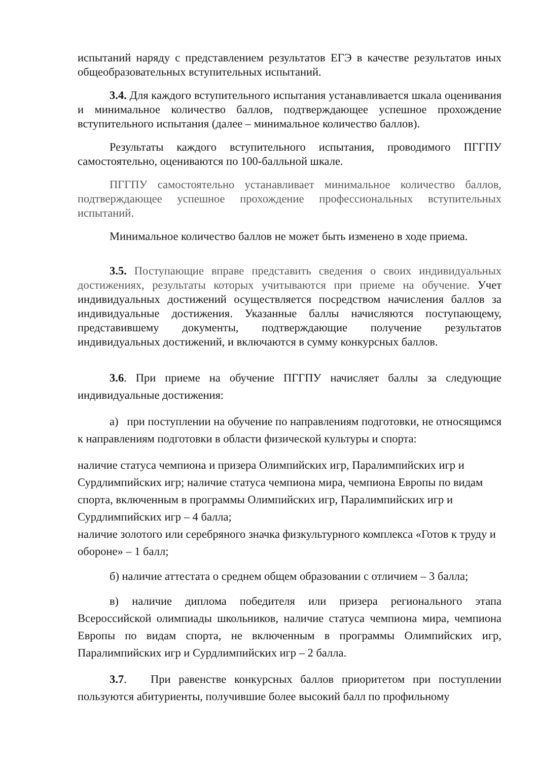испытаний наряду с представлением результатов ЕГЭ в качестве результатов иных общеобразовательных вступительных испытаний.
3.4. Для каждого вступительного испытания устанавливается шкала оценивания и минимальное количество баллов, подтверждающее успешное прохождение вступительного испытания (далее – минимальное количество баллов).
Результаты каждого вступительного испытания, проводимого ПГГПУ самостоятельно, оцениваются по 100-балльной шкале.
ПГГПУ самостоятельно устанавливает минимальное количество баллов, подтверждающее успешное прохождение профессиональных вступительных испытаний.
Минимальное количество баллов не может быть изменено в ходе приема.
3.5. Поступающие вправе представить сведения о своих индивидуальных достижениях, результаты которых учитываются при приеме на обучение. Учет индивидуальных достижений осуществляется посредством начисления баллов за индивидуальные достижения. Указанные баллы начисляются поступающему, представившему документы, подтверждающие получение результатов индивидуальных достижений, и включаются в сумму конкурсных баллов.
3.6. При приеме на обучение ПГГПУ начисляет баллы за следующие индивидуальные достижения:
а) при поступлении на обучение по направлениям подготовки, не относящимся к направлениям подготовки в области физической культуры и спорта:
наличие статуса чемпиона и призера Олимпийских игр, Паралимпийских игр и Сурдлимпийских игр; наличие статуса чемпиона мира, чемпиона Европы по видам спорта, включенным в программы Олимпийских игр, Паралимпийских игр и Сурдлимпийских игр – 4 балла;
наличие золотого или серебряного значка физкультурного комплекса «Готов к труду и обороне» – 1 балл;
б) наличие аттестата о среднем общем образовании с отличием – 3 балла;
в) наличие диплома победителя или призера регионального этапа Всероссийской олимпиады школьников, наличие статуса чемпиона мира, чемпиона Европы по видам спорта, не включенным в программы Олимпийских игр, Паралимпийских игр и Сурдлимпийских игр – 2 балла.
3.7. При равенстве конкурсных баллов приоритетом при поступлении пользуются абитуриенты, получившие более высокий балл по профильному